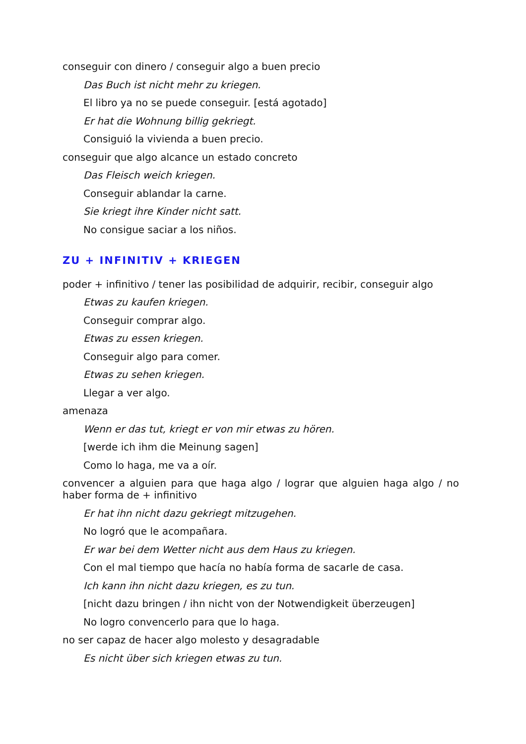conseguir con dinero / conseguir algo a buen precio
Das Buch ist nicht mehr zu kriegen.
El libro ya no se puede conseguir. [está agotado]
Er hat die Wohnung billig gekriegt.
Consiguió la vivienda a buen precio.
conseguir que algo alcance un estado concreto
Das Fleisch weich kriegen.
Conseguir ablandar la carne.
Sie kriegt ihre Kinder nicht satt.
No consigue saciar a los niños.
ZU + INFINITIV + KRIEGEN
poder + infinitivo / tener las posibilidad de adquirir, recibir, conseguir algo
Etwas zu kaufen kriegen.
Conseguir comprar algo.
Etwas zu essen kriegen.
Conseguir algo para comer.
Etwas zu sehen kriegen.
Llegar a ver algo.
amenaza
Wenn er das tut, kriegt er von mir etwas zu hören.
[werde ich ihm die Meinung sagen]
Como lo haga, me va a oír.
convencer a alguien para que haga algo / lograr que alguien haga algo / no haber forma de + infinitivo
Er hat ihn nicht dazu gekriegt mitzugehen.
No logró que le acompañara.
Er war bei dem Wetter nicht aus dem Haus zu kriegen.
Con el mal tiempo que hacía no había forma de sacarle de casa.
Ich kann ihn nicht dazu kriegen, es zu tun.
[nicht dazu bringen / ihn nicht von der Notwendigkeit überzeugen]
No logro convencerlo para que lo haga.
no ser capaz de hacer algo molesto y desagradable
Es nicht über sich kriegen etwas zu tun.